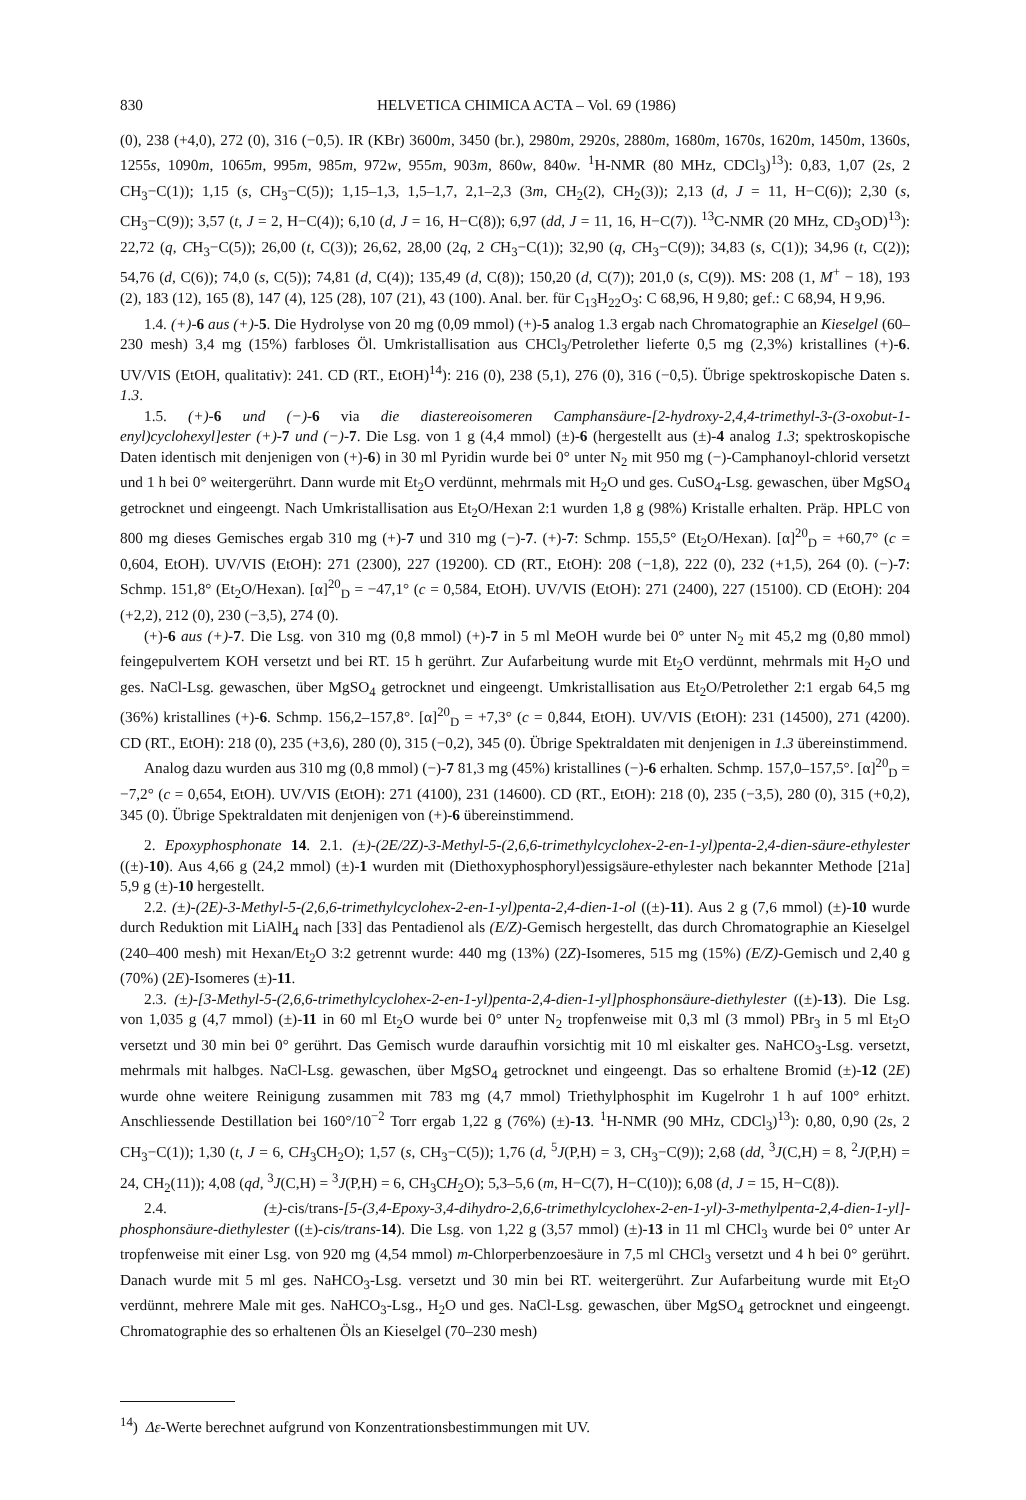830 HELVETICA CHIMICA ACTA – Vol. 69 (1986)
(0), 238 (+4,0), 272 (0), 316 (−0,5). IR (KBr) 3600m, 3450 (br.), 2980m, 2920s, 2880m, 1680m, 1670s, 1620m, 1450m, 1360s, 1255s, 1090m, 1065m, 995m, 985m, 972w, 955m, 903m, 860w, 840w. <sup>1</sup>H-NMR (80 MHz, CDCl<sub>3</sub>)<sup>13</sup>): 0,83, 1,07 (2s, 2 CH<sub>3</sub>−C(1)); 1,15 (s, CH<sub>3</sub>−C(5)); 1,15–1,3, 1,5–1,7, 2,1–2,3 (3m, CH<sub>2</sub>(2), CH<sub>2</sub>(3)); 2,13 (d, J = 11, H−C(6)); 2,30 (s, CH<sub>3</sub>−C(9)); 3,57 (t, J = 2, H−C(4)); 6,10 (d, J = 16, H−C(8)); 6,97 (dd, J = 11, 16, H−C(7)). <sup>13</sup>C-NMR (20 MHz, CD<sub>3</sub>OD)<sup>13</sup>): 22,72 (q, CH<sub>3</sub>−C(5)); 26,00 (t, C(3)); 26,62, 28,00 (2q, 2 CH<sub>3</sub>−C(1)); 32,90 (q, CH<sub>3</sub>−C(9)); 34,83 (s, C(1)); 34,96 (t, C(2)); 54,76 (d, C(6)); 74,0 (s, C(5)); 74,81 (d, C(4)); 135,49 (d, C(8)); 150,20 (d, C(7)); 201,0 (s, C(9)). MS: 208 (1, M<sup>+</sup> − 18), 193 (2), 183 (12), 165 (8), 147 (4), 125 (28), 107 (21), 43 (100). Anal. ber. für C<sub>13</sub>H<sub>22</sub>O<sub>3</sub>: C 68,96, H 9,80; gef.: C 68,94, H 9,96.
1.4. (+)-6 aus (+)-5. Die Hydrolyse von 20 mg (0,09 mmol) (+)-5 analog 1.3 ergab nach Chromatographie an Kieselgel (60–230 mesh) 3,4 mg (15%) farbloses Öl. Umkristallisation aus CHCl<sub>3</sub>/Petrolether lieferte 0,5 mg (2,3%) kristallines (+)-6. UV/VIS (EtOH, qualitativ): 241. CD (RT., EtOH)<sup>14</sup>): 216 (0), 238 (5,1), 276 (0), 316 (−0,5). Übrige spektroskopische Daten s. 1.3.
1.5. (+)-6 und (−)-6 via die diastereoisomeren Camphansäure-[2-hydroxy-2,4,4-trimethyl-3-(3-oxobut-1-enyl)cyclohexyl]ester (+)-7 und (−)-7. Die Lsg. von 1 g (4,4 mmol) (±)-6 (hergestellt aus (±)-4 analog 1.3; spektroskopische Daten identisch mit denjenigen von (+)-6) in 30 ml Pyridin wurde bei 0° unter N<sub>2</sub> mit 950 mg (−)-Camphanoyl-chlorid versetzt und 1 h bei 0° weitergerührt. Dann wurde mit Et<sub>2</sub>O verdünnt, mehrmals mit H<sub>2</sub>O und ges. CuSO<sub>4</sub>-Lsg. gewaschen, über MgSO<sub>4</sub> getrocknet und eingeengt. Nach Umkristallisation aus Et<sub>2</sub>O/Hexan 2:1 wurden 1,8 g (98%) Kristalle erhalten. Präp. HPLC von 800 mg dieses Gemisches ergab 310 mg (+)-7 und 310 mg (−)-7. (+)-7: Schmp. 155,5° (Et<sub>2</sub>O/Hexan). [α]<sup>20</sup><sub>D</sub> = +60,7° (c = 0,604, EtOH). UV/VIS (EtOH): 271 (2300), 227 (19200). CD (RT., EtOH): 208 (−1,8), 222 (0), 232 (+1,5), 264 (0). (−)-7: Schmp. 151,8° (Et<sub>2</sub>O/Hexan). [α]<sup>20</sup><sub>D</sub> = −47,1° (c = 0,584, EtOH). UV/VIS (EtOH): 271 (2400), 227 (15100). CD (EtOH): 204 (+2,2), 212 (0), 230 (−3,5), 274 (0).
(+)-6 aus (+)-7. Die Lsg. von 310 mg (0,8 mmol) (+)-7 in 5 ml MeOH wurde bei 0° unter N<sub>2</sub> mit 45,2 mg (0,80 mmol) feingepulvertem KOH versetzt und bei RT. 15 h gerührt. Zur Aufarbeitung wurde mit Et<sub>2</sub>O verdünnt, mehrmals mit H<sub>2</sub>O und ges. NaCl-Lsg. gewaschen, über MgSO<sub>4</sub> getrocknet und eingeengt. Umkristallisation aus Et<sub>2</sub>O/Petrolether 2:1 ergab 64,5 mg (36%) kristallines (+)-6. Schmp. 156,2–157,8°. [α]<sup>20</sup><sub>D</sub> = +7,3° (c = 0,844, EtOH). UV/VIS (EtOH): 231 (14500), 271 (4200). CD (RT., EtOH): 218 (0), 235 (+3,6), 280 (0), 315 (−0,2), 345 (0). Übrige Spektraldaten mit denjenigen in 1.3 übereinstimmend.
Analog dazu wurden aus 310 mg (0,8 mmol) (−)-7 81,3 mg (45%) kristallines (−)-6 erhalten. Schmp. 157,0–157,5°. [α]<sup>20</sup><sub>D</sub> = −7,2° (c = 0,654, EtOH). UV/VIS (EtOH): 271 (4100), 231 (14600). CD (RT., EtOH): 218 (0), 235 (−3,5), 280 (0), 315 (+0,2), 345 (0). Übrige Spektraldaten mit denjenigen von (+)-6 übereinstimmend.
2. Epoxyphosphonate 14. 2.1. (±)-(2E/2Z)-3-Methyl-5-(2,6,6-trimethylcyclohex-2-en-1-yl)penta-2,4-dien-säure-ethylester ((±)-10). Aus 4,66 g (24,2 mmol) (±)-1 wurden mit (Diethoxyphosphoryl)essigsäure-ethylester nach bekannter Methode [21a] 5,9 g (±)-10 hergestellt.
2.2. (±)-(2E)-3-Methyl-5-(2,6,6-trimethylcyclohex-2-en-1-yl)penta-2,4-dien-1-ol ((±)-11). Aus 2 g (7,6 mmol) (±)-10 wurde durch Reduktion mit LiAlH<sub>4</sub> nach [33] das Pentadienol als (E/Z)-Gemisch hergestellt, das durch Chromatographie an Kieselgel (240–400 mesh) mit Hexan/Et<sub>2</sub>O 3:2 getrennt wurde: 440 mg (13%) (2Z)-Isomeres, 515 mg (15%) (E/Z)-Gemisch und 2,40 g (70%) (2E)-Isomeres (±)-11.
2.3. (±)-[3-Methyl-5-(2,6,6-trimethylcyclohex-2-en-1-yl)penta-2,4-dien-1-yl]phosphonsäure-diethylester ((±)-13). Die Lsg. von 1,035 g (4,7 mmol) (±)-11 in 60 ml Et<sub>2</sub>O wurde bei 0° unter N<sub>2</sub> tropfenweise mit 0,3 ml (3 mmol) PBr<sub>3</sub> in 5 ml Et<sub>2</sub>O versetzt und 30 min bei 0° gerührt. Das Gemisch wurde daraufhin vorsichtig mit 10 ml eiskalter ges. NaHCO<sub>3</sub>-Lsg. versetzt, mehrmals mit halbges. NaCl-Lsg. gewaschen, über MgSO<sub>4</sub> getrocknet und eingeengt. Das so erhaltene Bromid (±)-12 (2E) wurde ohne weitere Reinigung zusammen mit 783 mg (4,7 mmol) Triethylphosphit im Kugelrohr 1 h auf 100° erhitzt. Anschliessende Destillation bei 160°/10<sup>−2</sup> Torr ergab 1,22 g (76%) (±)-13. <sup>1</sup>H-NMR (90 MHz, CDCl<sub>3</sub>)<sup>13</sup>): 0,80, 0,90 (2s, 2 CH<sub>3</sub>−C(1)); 1,30 (t, J = 6, CH<sub>3</sub>CH<sub>2</sub>O); 1,57 (s, CH<sub>3</sub>−C(5)); 1,76 (d, <sup>5</sup>J(P,H) = 3, CH<sub>3</sub>−C(9)); 2,68 (dd, <sup>3</sup>J(C,H) = 8, <sup>2</sup>J(P,H) = 24, CH<sub>2</sub>(11)); 4,08 (qd, <sup>3</sup>J(C,H) = <sup>3</sup>J(P,H) = 6, CH<sub>3</sub>CH<sub>2</sub>O); 5,3–5,6 (m, H−C(7), H−C(10)); 6,08 (d, J = 15, H−C(8)).
2.4. (±)-cis/trans-[5-(3,4-Epoxy-3,4-dihydro-2,6,6-trimethylcyclohex-2-en-1-yl)-3-methylpenta-2,4-dien-1-yl]-phosphonsäure-diethylester ((±)-cis/trans-14). Die Lsg. von 1,22 g (3,57 mmol) (±)-13 in 11 ml CHCl<sub>3</sub> wurde bei 0° unter Ar tropfenweise mit einer Lsg. von 920 mg (4,54 mmol) m-Chlorperbenzoesäure in 7,5 ml CHCl<sub>3</sub> versetzt und 4 h bei 0° gerührt. Danach wurde mit 5 ml ges. NaHCO<sub>3</sub>-Lsg. versetzt und 30 min bei RT. weitergerührt. Zur Aufarbeitung wurde mit Et<sub>2</sub>O verdünnt, mehrere Male mit ges. NaHCO<sub>3</sub>-Lsg., H<sub>2</sub>O und ges. NaCl-Lsg. gewaschen, über MgSO<sub>4</sub> getrocknet und eingeengt. Chromatographie des so erhaltenen Öls an Kieselgel (70–230 mesh)
<sup>14</sup>) Δε-Werte berechnet aufgrund von Konzentrationsbestimmungen mit UV.